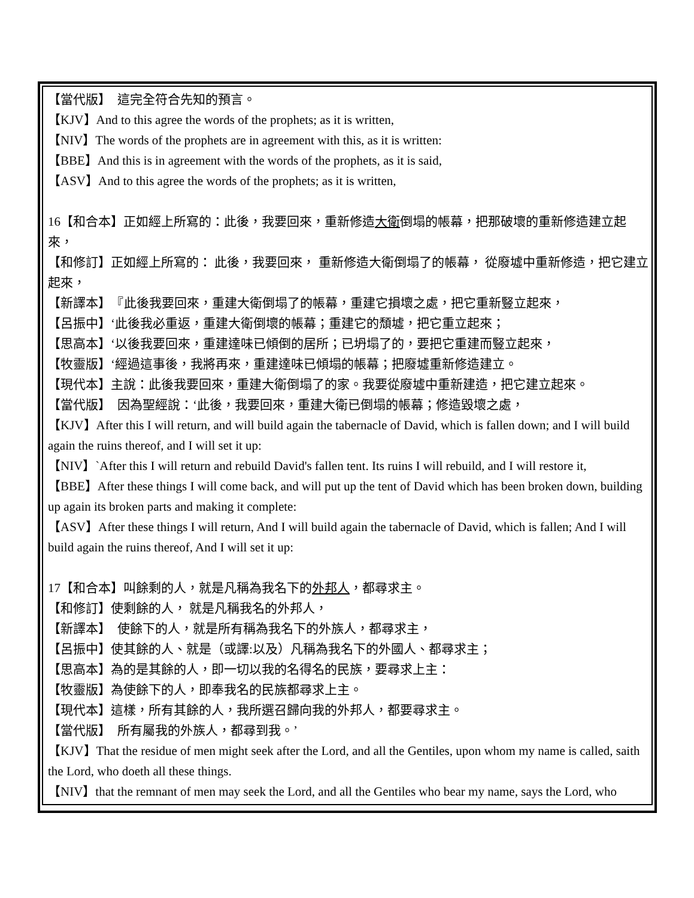【當代版】　這完全符合先知的預言。
【KJV】And to this agree the words of the prophets; as it is written,
【NIV】The words of the prophets are in agreement with this, as it is written:
【BBE】And this is in agreement with the words of the prophets, as it is said,
【ASV】And to this agree the words of the prophets; as it is written,
16【和合本】正如經上所寫的：此後，我要回來，重新修造大衛倒塌的帳幕，把那破壞的重新修造建立起來，
【和修訂】正如經上所寫的： 此後，我要回來， 重新修造大衛倒塌了的帳幕， 從廢墟中重新修造，把它建立起來，
【新譯本】　『此後我要回來，重建大衛倒塌了的帳幕，重建它損壞之處，把它重新豎立起來，
【呂振中】‘此後我必重返，重建大衛倒壞的帳幕；重建它的頹墟，把它重立起來；
【思高本】‘以後我要回來，重建達味已傾倒的居所；已坍塌了的，要把它重建而豎立起來，
【牧靈版】‘經過這事後，我將再來，重建達味已傾塌的帳幕；把廢墟重新修造建立。
【現代本】主說：此後我要回來，重建大衛倒塌了的家。我要從廢墟中重新建造，把它建立起來。
【當代版】　因為聖經說：‘此後，我要回來，重建大衛已倒塌的帳幕；修造毀壞之處，
【KJV】After this I will return, and will build again the tabernacle of David, which is fallen down; and I will build again the ruins thereof, and I will set it up:
【NIV】`After this I will return and rebuild David's fallen tent. Its ruins I will rebuild, and I will restore it,
【BBE】After these things I will come back, and will put up the tent of David which has been broken down, building up again its broken parts and making it complete:
【ASV】After these things I will return, And I will build again the tabernacle of David, which is fallen; And I will build again the ruins thereof, And I will set it up:
17【和合本】叫餘剩的人，就是凡稱為我名下的外邦人，都尋求主。
【和修訂】使剩餘的人， 就是凡稱我名的外邦人，
【新譯本】　使餘下的人，就是所有稱為我名下的外族人，都尋求主，
【呂振中】使其餘的人、就是（或譯:以及）凡稱為我名下的外國人、都尋求主；
【思高本】為的是其餘的人，即一切以我的名得名的民族，要尋求上主：
【牧靈版】為使餘下的人，即奉我名的民族都尋求上主。
【現代本】這樣，所有其餘的人，我所選召歸向我的外邦人，都要尋求主。
【當代版】　所有屬我的外族人，都尋到我。’
【KJV】That the residue of men might seek after the Lord, and all the Gentiles, upon whom my name is called, saith the Lord, who doeth all these things.
【NIV】that the remnant of men may seek the Lord, and all the Gentiles who bear my name, says the Lord, who